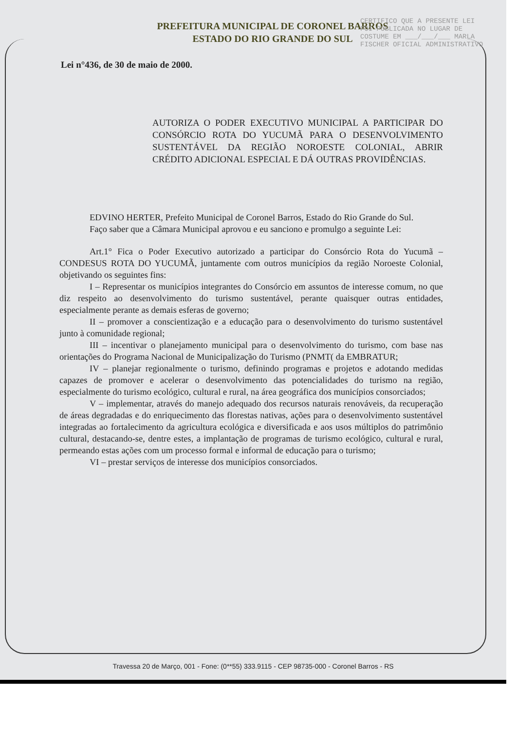CERTIFICO QUE A PRESENTE LEI FOI PUBLICADA NO LUGAR DE COSTUME EM ___/___/___ MARLA FISCHER OFICIAL ADMINISTRATIVO
PREFEITURA MUNICIPAL DE CORONEL BARROS
ESTADO DO RIO GRANDE DO SUL
Lei n°436, de 30 de maio de 2000.
AUTORIZA O PODER EXECUTIVO MUNICIPAL A PARTICIPAR DO CONSÓRCIO ROTA DO YUCUMÃ PARA O DESENVOLVIMENTO SUSTENTÁVEL DA REGIÃO NOROESTE COLONIAL, ABRIR CRÉDITO ADICIONAL ESPECIAL E DÁ OUTRAS PROVIDÊNCIAS.
EDVINO HERTER, Prefeito Municipal de Coronel Barros, Estado do Rio Grande do Sul.
Faço saber que a Câmara Municipal aprovou e eu sanciono e promulgo a seguinte Lei:
Art.1° Fica o Poder Executivo autorizado a participar do Consórcio Rota do Yucumã – CONDESUS ROTA DO YUCUMÃ, juntamente com outros municípios da região Noroeste Colonial, objetivando os seguintes fins:
I – Representar os municípios integrantes do Consórcio em assuntos de interesse comum, no que diz respeito ao desenvolvimento do turismo sustentável, perante quaisquer outras entidades, especialmente perante as demais esferas de governo;
II – promover a conscientização e a educação para o desenvolvimento do turismo sustentável junto à comunidade regional;
III – incentivar o planejamento municipal para o desenvolvimento do turismo, com base nas orientações do Programa Nacional de Municipalização do Turismo (PNMT( da EMBRATUR;
IV – planejar regionalmente o turismo, definindo programas e projetos e adotando medidas capazes de promover e acelerar o desenvolvimento das potencialidades do turismo na região, especialmente do turismo ecológico, cultural e rural, na área geográfica dos municípios consorciados;
V – implementar, através do manejo adequado dos recursos naturais renováveis, da recuperação de áreas degradadas e do enriquecimento das florestas nativas, ações para o desenvolvimento sustentável integradas ao fortalecimento da agricultura ecológica e diversificada e aos usos múltiplos do patrimônio cultural, destacando-se, dentre estes, a implantação de programas de turismo ecológico, cultural e rural, permeando estas ações com um processo formal e informal de educação para o turismo;
VI – prestar serviços de interesse dos municípios consorciados.
Travessa 20 de Março, 001 - Fone: (0**55) 333.9115 - CEP 98735-000 - Coronel Barros - RS